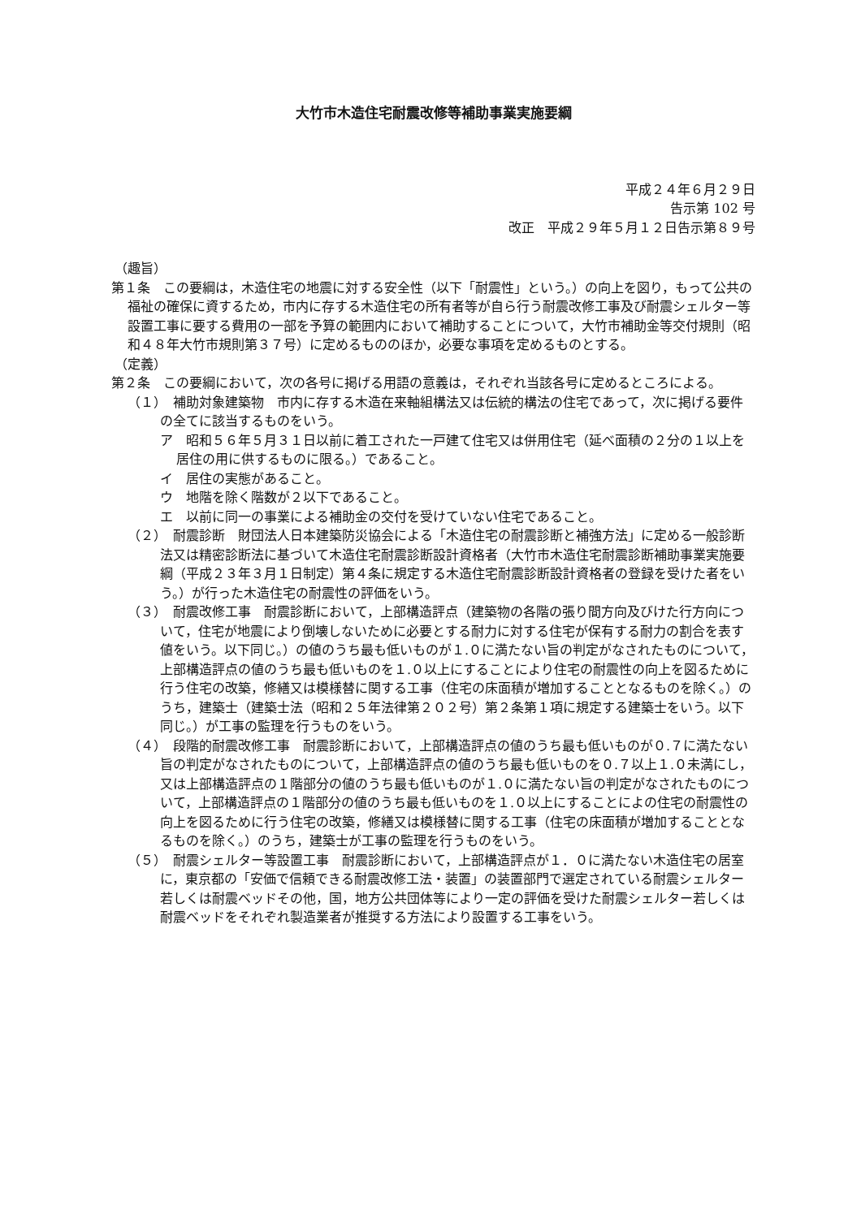大竹市木造住宅耐震改修等補助事業実施要綱
平成２４年６月２９日
告示第 102 号
改正　平成２９年５月１２日告示第８９号
（趣旨）
第１条　この要綱は，木造住宅の地震に対する安全性（以下「耐震性」という。）の向上を図り，もって公共の福祉の確保に資するため，市内に存する木造住宅の所有者等が自ら行う耐震改修工事及び耐震シェルター等設置工事に要する費用の一部を予算の範囲内において補助することについて，大竹市補助金等交付規則（昭和４８年大竹市規則第３７号）に定めるもののほか，必要な事項を定めるものとする。
（定義）
第２条　この要綱において，次の各号に掲げる用語の意義は，それぞれ当該各号に定めるところによる。
（１）　補助対象建築物　市内に存する木造在来軸組構法又は伝統的構法の住宅であって，次に掲げる要件の全てに該当するものをいう。
ア　昭和５６年５月３１日以前に着工された一戸建て住宅又は併用住宅（延べ面積の２分の１以上を居住の用に供するものに限る。）であること。
イ　居住の実態があること。
ウ　地階を除く階数が２以下であること。
エ　以前に同一の事業による補助金の交付を受けていない住宅であること。
（２）　耐震診断　財団法人日本建築防災協会による「木造住宅の耐震診断と補強方法」に定める一般診断法又は精密診断法に基づいて木造住宅耐震診断設計資格者（大竹市木造住宅耐震診断補助事業実施要綱（平成２３年３月１日制定）第４条に規定する木造住宅耐震診断設計資格者の登録を受けた者をいう。）が行った木造住宅の耐震性の評価をいう。
（３）　耐震改修工事　耐震診断において，上部構造評点（建築物の各階の張り間方向及びけた行方向について，住宅が地震により倒壊しないために必要とする耐力に対する住宅が保有する耐力の割合を表す値をいう。以下同じ。）の値のうち最も低いものが１.０に満たない旨の判定がなされたものについて，上部構造評点の値のうち最も低いものを１.０以上にすることにより住宅の耐震性の向上を図るために行う住宅の改築，修繕又は模様替に関する工事（住宅の床面積が増加することとなるものを除く。）のうち，建築士（建築士法（昭和２５年法律第２０２号）第２条第１項に規定する建築士をいう。以下同じ。）が工事の監理を行うものをいう。
（４）　段階的耐震改修工事　耐震診断において，上部構造評点の値のうち最も低いものが０.７に満たない旨の判定がなされたものについて，上部構造評点の値のうち最も低いものを０.７以上１.０未満にし，又は上部構造評点の１階部分の値のうち最も低いものが１.０に満たない旨の判定がなされたものについて，上部構造評点の１階部分の値のうち最も低いものを１.０以上にすることによの住宅の耐震性の向上を図るために行う住宅の改築，修繕又は模様替に関する工事（住宅の床面積が増加することとなるものを除く。）のうち，建築士が工事の監理を行うものをいう。
（５）　耐震シェルター等設置工事　耐震診断において，上部構造評点が１．０に満たない木造住宅の居室に，東京都の「安価で信頼できる耐震改修工法・装置」の装置部門で選定されている耐震シェルター若しくは耐震ベッドその他，国，地方公共団体等により一定の評価を受けた耐震シェルター若しくは耐震ベッドをそれぞれ製造業者が推奨する方法により設置する工事をいう。